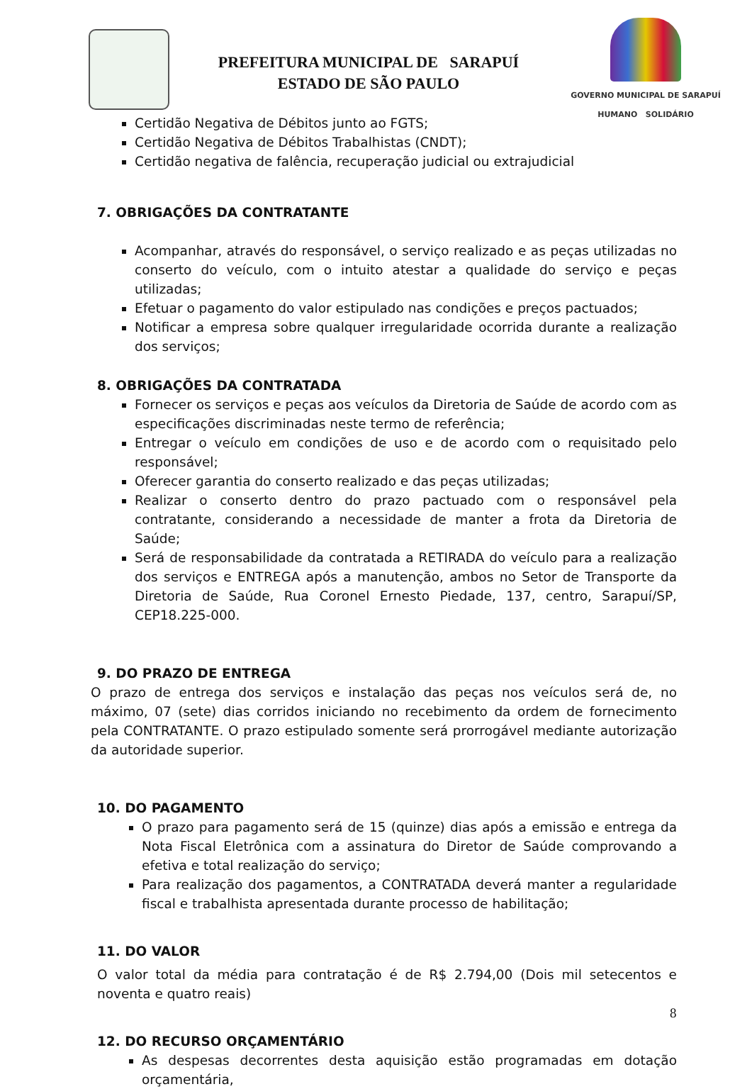PREFEITURA MUNICIPAL DE SARAPUÍ
ESTADO DE SÃO PAULO
GOVERNO MUNICIPAL DE SARAPUÍ
HUMANO SOLIDÁRIO
Certidão Negativa de Débitos junto ao FGTS;
Certidão Negativa de Débitos Trabalhistas (CNDT);
Certidão negativa de falência, recuperação judicial ou extrajudicial
7. OBRIGAÇÕES DA CONTRATANTE
Acompanhar, através do responsável, o serviço realizado e as peças utilizadas no conserto do veículo, com o intuito atestar a qualidade do serviço e peças utilizadas;
Efetuar o pagamento do valor estipulado nas condições e preços pactuados;
Notificar a empresa sobre qualquer irregularidade ocorrida durante a realização dos serviços;
8. OBRIGAÇÕES DA CONTRATADA
Fornecer os serviços e peças aos veículos da Diretoria de Saúde de acordo com as especificações discriminadas neste termo de referência;
Entregar o veículo em condições de uso e de acordo com o requisitado pelo responsável;
Oferecer garantia do conserto realizado e das peças utilizadas;
Realizar o conserto dentro do prazo pactuado com o responsável pela contratante, considerando a necessidade de manter a frota da Diretoria de Saúde;
Será de responsabilidade da contratada a RETIRADA do veículo para a realização dos serviços e ENTREGA após a manutenção, ambos no Setor de Transporte da Diretoria de Saúde, Rua Coronel Ernesto Piedade, 137, centro, Sarapuí/SP, CEP18.225-000.
9. DO PRAZO DE ENTREGA
O prazo de entrega dos serviços e instalação das peças nos veículos será de, no máximo, 07 (sete) dias corridos iniciando no recebimento da ordem de fornecimento pela CONTRATANTE. O prazo estipulado somente será prorrogável mediante autorização da autoridade superior.
10. DO PAGAMENTO
O prazo para pagamento será de 15 (quinze) dias após a emissão e entrega da Nota Fiscal Eletrônica com a assinatura do Diretor de Saúde comprovando a efetiva e total realização do serviço;
Para realização dos pagamentos, a CONTRATADA deverá manter a regularidade fiscal e trabalhista apresentada durante processo de habilitação;
11. DO VALOR
O valor total da média para contratação é de R$ 2.794,00 (Dois mil setecentos e noventa e quatro reais)
12. DO RECURSO ORÇAMENTÁRIO
As despesas decorrentes desta aquisição estão programadas em dotação orçamentária,
8